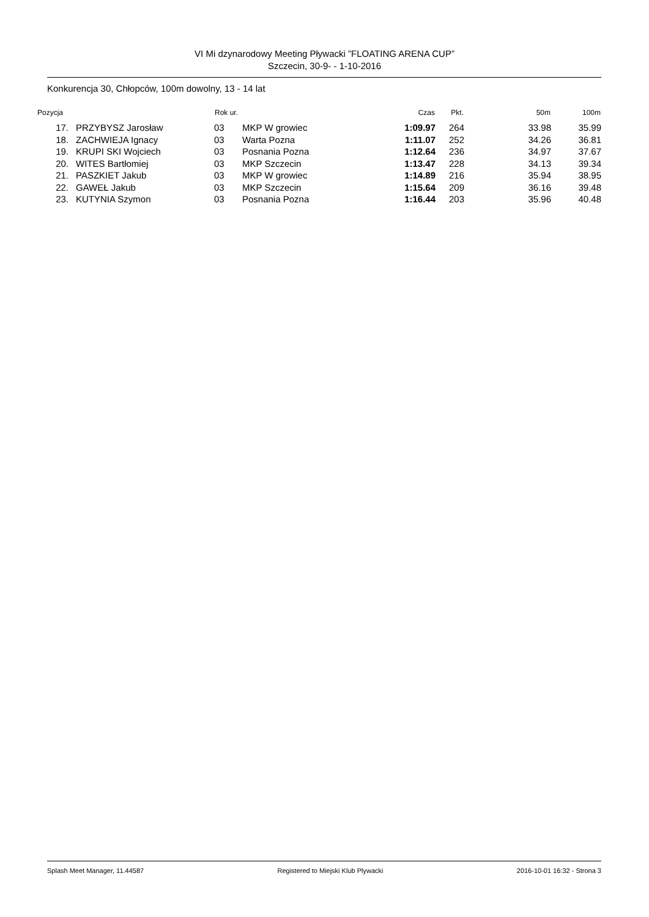VI Mi dzynarodowy Meeting Pływacki ”FLOATING ARENA CUP”
Szczecin, 30-9- - 1-10-2016
Konkurencja 30, Chłopców, 100m dowolny, 13 - 14 lat
| Pozycja | | Rok ur. | | Czas | Pkt. | 50m | 100m |
| --- | --- | --- | --- | --- | --- | --- | --- |
| 17. | PRZYBYSZ Jarosław | 03 | MKP W growiec | 1:09.97 | 264 | 33.98 | 35.99 |
| 18. | ZACHWIEJA Ignacy | 03 | Warta Pozna | 1:11.07 | 252 | 34.26 | 36.81 |
| 19. | KRUPI SKI Wojciech | 03 | Posnania Pozna | 1:12.64 | 236 | 34.97 | 37.67 |
| 20. | WITES Bartłomiej | 03 | MKP Szczecin | 1:13.47 | 228 | 34.13 | 39.34 |
| 21. | PASZKIET Jakub | 03 | MKP W growiec | 1:14.89 | 216 | 35.94 | 38.95 |
| 22. | GAWEŁ Jakub | 03 | MKP Szczecin | 1:15.64 | 209 | 36.16 | 39.48 |
| 23. | KUTYNIA Szymon | 03 | Posnania Pozna | 1:16.44 | 203 | 35.96 | 40.48 |
Splash Meet Manager, 11.44587 Registered to Miejski Klub Plywacki 2016-10-01 16:32 - Strona 3